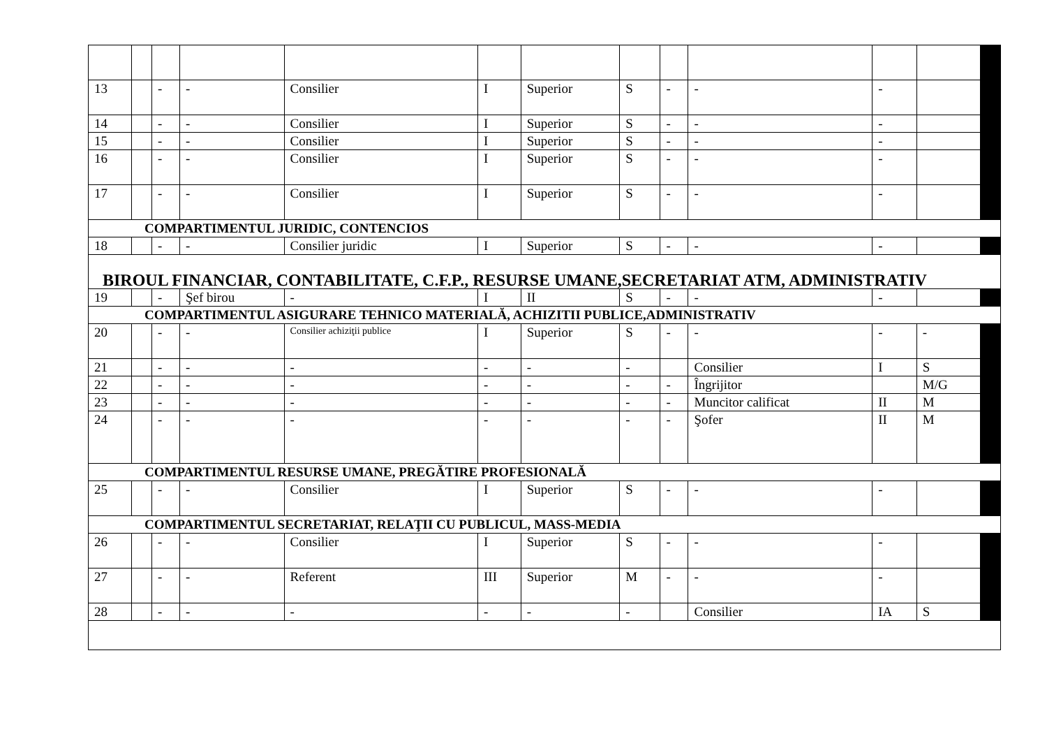| 13 | | - | - | Consilier | I | Superior | S | - | - | - | | |
| 14 | | - | - | Consilier | I | Superior | S | - | - | - | | |
| 15 | | - | - | Consilier | I | Superior | S | - | - | - | | |
| 16 | | - | - | Consilier | I | Superior | S | - | - | - | | |
| 17 | | - | - | Consilier | I | Superior | S | - | - | - | | |
| COMPARTIMENTUL JURIDIC, CONTENCIOS | | | | | | | | | | | | |
| 18 | | - | - | Consilier juridic | I | Superior | S | - | - | - | | |
| BIROUL FINANCIAR, CONTABILITATE, C.F.P., RESURSE UMANE,SECRETARIAT ATM, ADMINISTRATIV | | | | | | | | | | | | |
| 19 | | - | Şef birou | - | I | II | S | - | - | - | | |
| COMPARTIMENTUL ASIGURARE TEHNICO MATERIALĂ, ACHIZITII PUBLICE,ADMINISTRATIV | | | | | | | | | | | | |
| 20 | | - | - | Consilier achiziţii publice | I | Superior | S | - | - | - | - | |
| 21 | | - | - | - | - | - | - | | Consilier | I | S | |
| 22 | | - | - | - | - | - | - | - | Îngrijitor | | M/G | |
| 23 | | - | - | - | - | - | - | - | Muncitor calificat | II | M | |
| 24 | | - | - | - | - | - | - | - | Şofer | II | M | |
| COMPARTIMENTUL RESURSE UMANE, PREGĂTIRE PROFESIONALĂ | | | | | | | | | | | | |
| 25 | | - | - | Consilier | I | Superior | S | - | - | - | | |
| COMPARTIMENTUL SECRETARIAT, RELAŢII CU PUBLICUL, MASS-MEDIA | | | | | | | | | | | | |
| 26 | | - | - | Consilier | I | Superior | S | - | - | - | | |
| 27 | | - | - | Referent | III | Superior | M | - | - | - | | |
| 28 | | - | - | - | - | - | - | | Consilier | IA | S | |